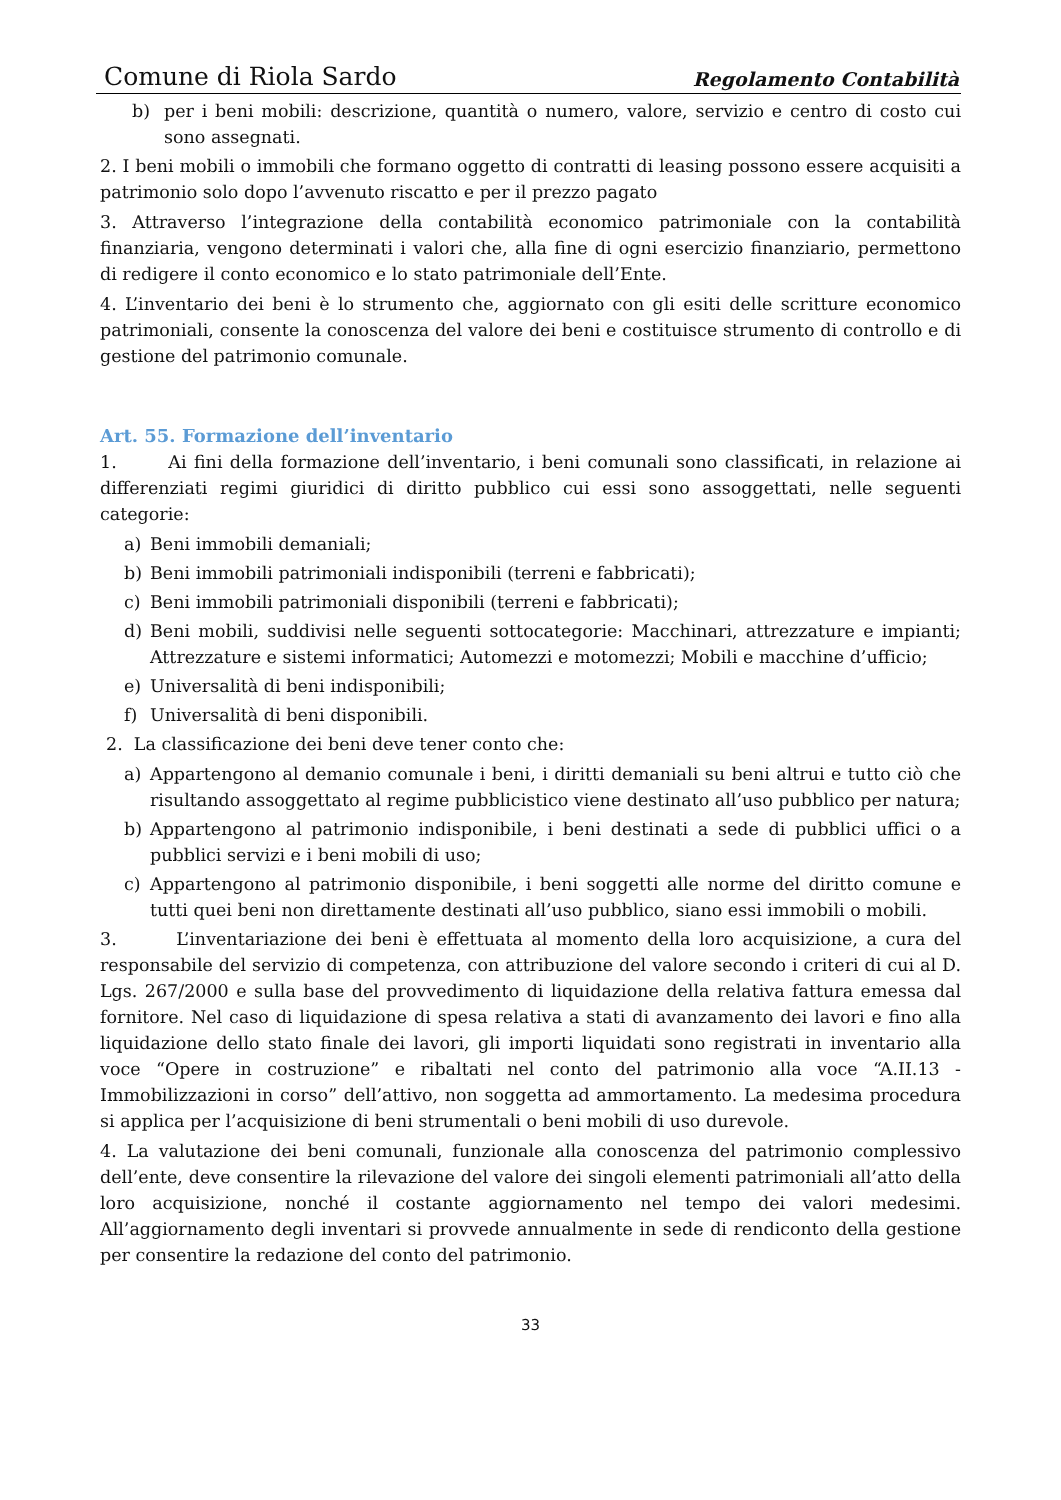Comune di Riola Sardo Regolamento Contabilità
b) per i beni mobili: descrizione, quantità o numero, valore, servizio e centro di costo cui sono assegnati.
2. I beni mobili o immobili che formano oggetto di contratti di leasing possono essere acquisiti a patrimonio solo dopo l’avvenuto riscatto e per il prezzo pagato
3. Attraverso l’integrazione della contabilità economico patrimoniale con la contabilità finanziaria, vengono determinati i valori che, alla fine di ogni esercizio finanziario, permettono di redigere il conto economico e lo stato patrimoniale dell’Ente.
4. L’inventario dei beni è lo strumento che, aggiornato con gli esiti delle scritture economico patrimoniali, consente la conoscenza del valore dei beni e costituisce strumento di controllo e di gestione del patrimonio comunale.
Art. 55. Formazione dell’inventario
1. Ai fini della formazione dell’inventario, i beni comunali sono classificati, in relazione ai differenziati regimi giuridici di diritto pubblico cui essi sono assoggettati, nelle seguenti categorie:
a) Beni immobili demaniali;
b) Beni immobili patrimoniali indisponibili (terreni e fabbricati);
c) Beni immobili patrimoniali disponibili (terreni e fabbricati);
d) Beni mobili, suddivisi nelle seguenti sottocategorie: Macchinari, attrezzature e impianti; Attrezzature e sistemi informatici; Automezzi e motomezzi; Mobili e macchine d’ufficio;
e) Universalità di beni indisponibili;
f) Universalità di beni disponibili.
2. La classificazione dei beni deve tener conto che:
a) Appartengono al demanio comunale i beni, i diritti demaniali su beni altrui e tutto ciò che risultando assoggettato al regime pubblicistico viene destinato all’uso pubblico per natura;
b) Appartengono al patrimonio indisponibile, i beni destinati a sede di pubblici uffici o a pubblici servizi e i beni mobili di uso;
c) Appartengono al patrimonio disponibile, i beni soggetti alle norme del diritto comune e tutti quei beni non direttamente destinati all’uso pubblico, siano essi immobili o mobili.
3. L’inventariazione dei beni è effettuata al momento della loro acquisizione, a cura del responsabile del servizio di competenza, con attribuzione del valore secondo i criteri di cui al D. Lgs. 267/2000 e sulla base del provvedimento di liquidazione della relativa fattura emessa dal fornitore. Nel caso di liquidazione di spesa relativa a stati di avanzamento dei lavori e fino alla liquidazione dello stato finale dei lavori, gli importi liquidati sono registrati in inventario alla voce “Opere in costruzione” e ribaltati nel conto del patrimonio alla voce “A.II.13 - Immobilizzazioni in corso” dell’attivo, non soggetta ad ammortamento. La medesima procedura si applica per l’acquisizione di beni strumentali o beni mobili di uso durevole.
4. La valutazione dei beni comunali, funzionale alla conoscenza del patrimonio complessivo dell’ente, deve consentire la rilevazione del valore dei singoli elementi patrimoniali all’atto della loro acquisizione, nonché il costante aggiornamento nel tempo dei valori medesimi. All’aggiornamento degli inventari si provvede annualmente in sede di rendiconto della gestione per consentire la redazione del conto del patrimonio.
33